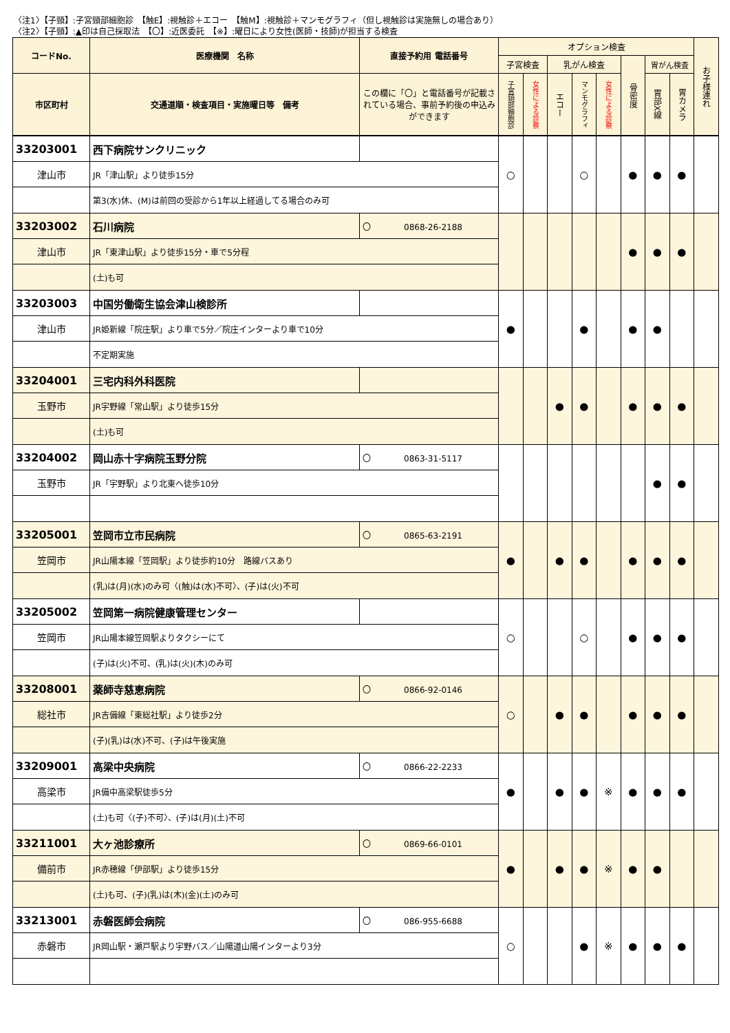〈注1〉【子頸】:子宮頸部細胞診　【触E】:視触診＋エコー　【触M】:視触診＋マンモグラフィ（但し視触診は実施無しの場合あり）
〈注2〉【子頸】:▲印は自己採取法　【〇】:近医委託　【※】:曜日により女性(医師・技師)が担当する検査
| コードNo. | 医療機関 名称 | 直接予約用 電話番号 | オプション検査 | | | | | | | | お子様連れ |
| --- | --- | --- | --- | --- | --- | --- | --- | --- | --- | --- | --- |
| | | | 子宮検査 | | 乳がん検査 | | | 骨密度 | 胃がん検査 | | |
| 市区町村 | 交通道順・検査項目・実施曜日等 備考 | この欄に「〇」と電話番号が記載されている場合、事前予約後の申込みができます | 子宮頸部細胞診 | 女性による診察 | エコー | マンモグラフィ | 女性による診察 | | 胃部X線 | 胃カメラ | |
| 33203001 | 西下病院サンクリニック | | ○ | | | ○ | | ● | ● | ● | |
| 津山市 | JR「津山駅」より徒歩15分 | | | | | | | | | | |
| | 第3(水)休、(M)は前回の受診から1年以上経過してる場合のみ可 | | | | | | | | | | |
| 33203002 | 石川病院 | 〇 0868-26-2188 | | | | | | ● | ● | ● | |
| 津山市 | JR「東津山駅」より徒歩15分・車で5分程 | | | | | | | | | | |
| | (土)も可 | | | | | | | | | | |
| 33203003 | 中国労働衛生協会津山検診所 | | ● | | | ● | | ● | ● | | |
| 津山市 | JR姫新線「院庄駅」より車で5分／院庄インターより車で10分 | | | | | | | | | | |
| | 不定期実施 | | | | | | | | | | |
| 33204001 | 三宅内科外科医院 | | | | ● | ● | | ● | ● | ● | |
| 玉野市 | JR宇野線「常山駅」より徒歩15分 | | | | | | | | | | |
| | (土)も可 | | | | | | | | | | |
| 33204002 | 岡山赤十字病院玉野分院 | 〇 0863-31-5117 | | | | | | | ● | ● | |
| 玉野市 | JR「宇野駅」より北東へ徒歩10分 | | | | | | | | | | |
| 33205001 | 笠岡市立市民病院 | 〇 0865-63-2191 | ● | | ● | ● | | ● | ● | ● | |
| 笠岡市 | JR山陽本線「笠岡駅」より徒歩約10分 路線バスあり | | | | | | | | | | |
| | (乳)は(月)(水)のみ可〈(触)は(水)不可〉、(子)は(火)不可 | | | | | | | | | | |
| 33205002 | 笠岡第一病院健康管理センター | | ○ | | | ○ | | ● | ● | ● | |
| 笠岡市 | JR山陽本線笠岡駅よりタクシーにて | | | | | | | | | | |
| | (子)は(火)不可、(乳)は(火)(木)のみ可 | | | | | | | | | | |
| 33208001 | 薬師寺慈恵病院 | 〇 0866-92-0146 | ○ | | ● | ● | | ● | ● | ● | |
| 総社市 | JR吉備線「東総社駅」より徒歩2分 | | | | | | | | | | |
| | (子)(乳)は(水)不可、(子)は午後実施 | | | | | | | | | | |
| 33209001 | 高梁中央病院 | 〇 0866-22-2233 | ● | | ● | ● | ※ | ● | ● | ● | |
| 高梁市 | JR備中高梁駅徒歩5分 | | | | | | | | | | |
| | (土)も可〈(子)不可〉、(子)は(月)(土)不可 | | | | | | | | | | |
| 33211001 | 大ヶ池診療所 | 〇 0869-66-0101 | ● | | ● | ● | ※ | ● | ● | | |
| 備前市 | JR赤穂線「伊部駅」より徒歩15分 | | | | | | | | | | |
| | (土)も可、(子)(乳)は(木)(金)(土)のみ可 | | | | | | | | | | |
| 33213001 | 赤磐医師会病院 | 〇 086-955-6688 | ○ | | | ● | ※ | ● | ● | ● | |
| 赤磐市 | JR岡山駅・瀬戸駅より宇野バス／山陽道山陽インターより3分 | | | | | | | | | | |